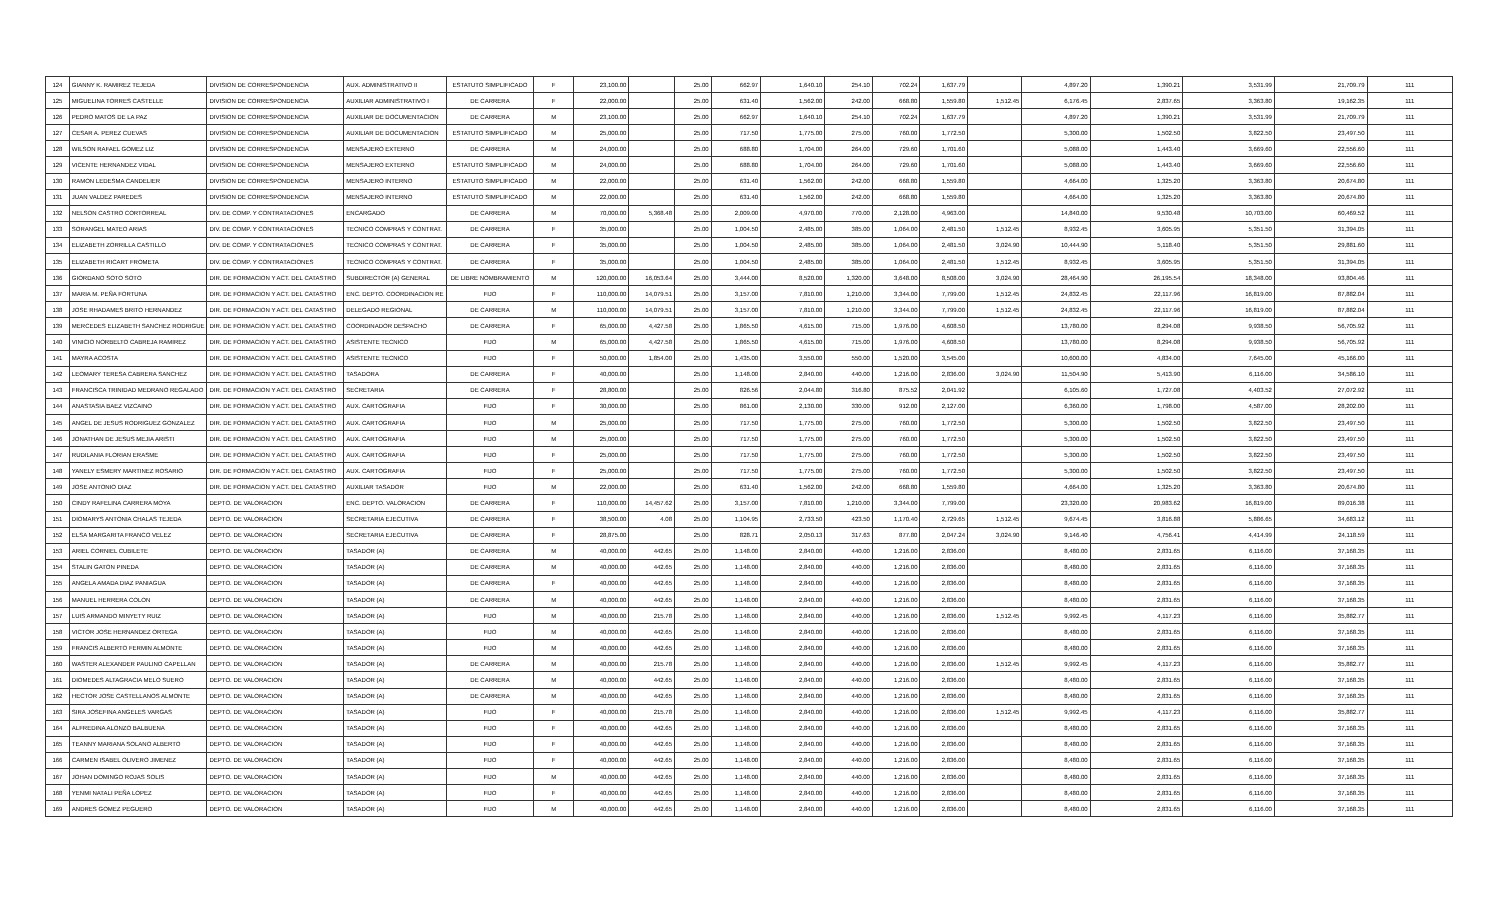| 124 | GIANNY K. RAMIREZ TEJEDA | DIVISION DE CORRESPONDENCIA | AUX. ADMINISTRATIVO II | ESTATUTO SIMPLIFICADO | F | 23,100.00 | | 25.00 | 662.97 | 1,640.10 | 254.10 | 702.24 | 1,637.79 | | 4,897.20 | 1,390.21 | 3,531.99 | 21,709.79 | 111 |
| 125 | MIGUELINA TORRES CASTELLE | DIVISION DE CORRESPONDENCIA | AUXILIAR ADMINISTRATIVO I | DE CARRERA | F | 22,000.00 | | 25.00 | 631.40 | 1,562.00 | 242.00 | 668.80 | 1,559.80 | 1,512.45 | 6,176.45 | 2,837.65 | 3,363.80 | 19,162.35 | 111 |
| 126 | PEDRO MATOS DE LA PAZ | DIVISION DE CORRESPONDENCIA | AUXILIAR DE DOCUMENTACION | DE CARRERA | M | 23,100.00 | | 25.00 | 662.97 | 1,640.10 | 254.10 | 702.24 | 1,637.79 | | 4,897.20 | 1,390.21 | 3,531.99 | 21,709.79 | 111 |
| 127 | CESAR A. PEREZ CUEVAS | DIVISION DE CORRESPONDENCIA | AUXILIAR DE DOCUMENTACION | ESTATUTO SIMPLIFICADO | M | 25,000.00 | | 25.00 | 717.50 | 1,775.00 | 275.00 | 760.00 | 1,772.50 | | 5,300.00 | 1,502.50 | 3,822.50 | 23,497.50 | 111 |
| 128 | WILSON RAFAEL GOMEZ LIZ | DIVISION DE CORRESPONDENCIA | MENSAJERO EXTERNO | DE CARRERA | M | 24,000.00 | | 25.00 | 688.80 | 1,704.00 | 264.00 | 729.60 | 1,701.60 | | 5,088.00 | 1,443.40 | 3,669.60 | 22,556.60 | 111 |
| 129 | VICENTE HERNANDEZ VIDAL | DIVISION DE CORRESPONDENCIA | MENSAJERO EXTERNO | ESTATUTO SIMPLIFICADO | M | 24,000.00 | | 25.00 | 688.80 | 1,704.00 | 264.00 | 729.60 | 1,701.60 | | 5,088.00 | 1,443.40 | 3,669.60 | 22,556.60 | 111 |
| 130 | RAMON LEDESMA CANDELIER | DIVISION DE CORRESPONDENCIA | MENSAJERO INTERNO | ESTATUTO SIMPLIFICADO | M | 22,000.00 | | 25.00 | 631.40 | 1,562.00 | 242.00 | 668.80 | 1,559.80 | | 4,664.00 | 1,325.20 | 3,363.80 | 20,674.80 | 111 |
| 131 | JUAN VALDEZ PAREDES | DIVISION DE CORRESPONDENCIA | MENSAJERO INTERNO | ESTATUTO SIMPLIFICADO | M | 22,000.00 | | 25.00 | 631.40 | 1,562.00 | 242.00 | 668.80 | 1,559.80 | | 4,664.00 | 1,325.20 | 3,363.80 | 20,674.80 | 111 |
| 132 | NELSON CASTRO CORTORREAL | DIV. DE COMP. Y CONTRATACIONES | ENCARGADO | DE CARRERA | M | 70,000.00 | 5,368.48 | 25.00 | 2,009.00 | 4,970.00 | 770.00 | 2,128.00 | 4,963.00 | | 14,840.00 | 9,530.48 | 10,703.00 | 60,469.52 | 111 |
| 133 | SORANGEL MATEO ARIAS | DIV. DE COMP. Y CONTRATACIONES | TECNICO COMPRAS Y CONTRAT. | DE CARRERA | F | 35,000.00 | | 25.00 | 1,004.50 | 2,485.00 | 385.00 | 1,064.00 | 2,481.50 | 1,512.45 | 8,932.45 | 3,605.95 | 5,351.50 | 31,394.05 | 111 |
| 134 | ELIZABETH ZORRILLA CASTILLO | DIV. DE COMP. Y CONTRATACIONES | TECNICO COMPRAS Y CONTRAT. | DE CARRERA | F | 35,000.00 | | 25.00 | 1,004.50 | 2,485.00 | 385.00 | 1,064.00 | 2,481.50 | 3,024.90 | 10,444.90 | 5,118.40 | 5,351.50 | 29,881.60 | 111 |
| 135 | ELIZABETH RICART FROMETA | DIV. DE COMP. Y CONTRATACIONES | TECNICO COMPRAS Y CONTRAT. | DE CARRERA | F | 35,000.00 | | 25.00 | 1,004.50 | 2,485.00 | 385.00 | 1,064.00 | 2,481.50 | 1,512.45 | 8,932.45 | 3,605.95 | 5,351.50 | 31,394.05 | 111 |
| 136 | GIORDANO SOTO SOTO | DIR. DE FORMACION Y ACT. DEL CATASTRO | SUBDIRECTOR (A) GENERAL | DE LIBRE NOMBRAMIENTO | M | 120,000.00 | 16,053.64 | 25.00 | 3,444.00 | 8,520.00 | 1,320.00 | 3,648.00 | 8,508.00 | 3,024.90 | 28,464.90 | 26,195.54 | 18,348.00 | 93,804.46 | 111 |
| 137 | MARIA M. PEÑA FORTUNA | DIR. DE FORMACION Y ACT. DEL CATASTRO | ENC. DEPTO. COORDINACION RE | FIJO | F | 110,000.00 | 14,079.51 | 25.00 | 3,157.00 | 7,810.00 | 1,210.00 | 3,344.00 | 7,799.00 | 1,512.45 | 24,832.45 | 22,117.96 | 16,819.00 | 87,882.04 | 111 |
| 138 | JOSE RHADAMES BRITO HERNANDEZ | DIR. DE FORMACION Y ACT. DEL CATASTRO | DELEGADO REGIONAL | DE CARRERA | M | 110,000.00 | 14,079.51 | 25.00 | 3,157.00 | 7,810.00 | 1,210.00 | 3,344.00 | 7,799.00 | 1,512.45 | 24,832.45 | 22,117.96 | 16,819.00 | 87,882.04 | 111 |
| 139 | MERCEDES ELIZABETH SANCHEZ RODRIGUE | DIR. DE FORMACION Y ACT. DEL CATASTRO | COORDINADOR DESPACHO | DE CARRERA | F | 65,000.00 | 4,427.58 | 25.00 | 1,865.50 | 4,615.00 | 715.00 | 1,976.00 | 4,608.50 | | 13,780.00 | 8,294.08 | 9,938.50 | 56,705.92 | 111 |
| 140 | VINICIO NORBELTO CABREJA RAMIREZ | DIR. DE FORMACION Y ACT. DEL CATASTRO | ASISTENTE TECNICO | FIJO | M | 65,000.00 | 4,427.58 | 25.00 | 1,865.50 | 4,615.00 | 715.00 | 1,976.00 | 4,608.50 | | 13,780.00 | 8,294.08 | 9,938.50 | 56,705.92 | 111 |
| 141 | MAYRA ACOSTA | DIR. DE FORMACION Y ACT. DEL CATASTRO | ASISTENTE TECNICO | FIJO | F | 50,000.00 | 1,854.00 | 25.00 | 1,435.00 | 3,550.00 | 550.00 | 1,520.00 | 3,545.00 | | 10,600.00 | 4,834.00 | 7,645.00 | 45,166.00 | 111 |
| 142 | LEOMARY TERESA CABRERA SANCHEZ | DIR. DE FORMACION Y ACT. DEL CATASTRO | TASADORA | DE CARRERA | F | 40,000.00 | | 25.00 | 1,148.00 | 2,840.00 | 440.00 | 1,216.00 | 2,836.00 | 3,024.90 | 11,504.90 | 5,413.90 | 6,116.00 | 34,586.10 | 111 |
| 143 | FRANCISCA TRINIDAD MEDRANO REGALADO | DIR. DE FORMACION Y ACT. DEL CATASTRO | SECRETARIA | DE CARRERA | F | 28,800.00 | | 25.00 | 826.56 | 2,044.80 | 316.80 | 875.52 | 2,041.92 | | 6,105.60 | 1,727.08 | 4,403.52 | 27,072.92 | 111 |
| 144 | ANASTASIA BAEZ VIZCAINO | DIR. DE FORMACION Y ACT. DEL CATASTRO | AUX. CARTOGRAFIA | FIJO | F | 30,000.00 | | 25.00 | 861.00 | 2,130.00 | 330.00 | 912.00 | 2,127.00 | | 6,360.00 | 1,798.00 | 4,587.00 | 28,202.00 | 111 |
| 145 | ANGEL DE JESUS RODRIGUEZ GONZALEZ | DIR. DE FORMACION Y ACT. DEL CATASTRO | AUX. CARTOGRAFIA | FIJO | M | 25,000.00 | | 25.00 | 717.50 | 1,775.00 | 275.00 | 760.00 | 1,772.50 | | 5,300.00 | 1,502.50 | 3,822.50 | 23,497.50 | 111 |
| 146 | JONATHAN DE JESUS MEJIA ARISTI | DIR. DE FORMACION Y ACT. DEL CATASTRO | AUX. CARTOGRAFIA | FIJO | M | 25,000.00 | | 25.00 | 717.50 | 1,775.00 | 275.00 | 760.00 | 1,772.50 | | 5,300.00 | 1,502.50 | 3,822.50 | 23,497.50 | 111 |
| 147 | RUDILANIA FLORIAN ERASME | DIR. DE FORMACION Y ACT. DEL CATASTRO | AUX. CARTOGRAFIA | FIJO | F | 25,000.00 | | 25.00 | 717.50 | 1,775.00 | 275.00 | 760.00 | 1,772.50 | | 5,300.00 | 1,502.50 | 3,822.50 | 23,497.50 | 111 |
| 148 | YANELY ESMERY MARTINEZ ROSARIO | DIR. DE FORMACION Y ACT. DEL CATASTRO | AUX. CARTOGRAFIA | FIJO | F | 25,000.00 | | 25.00 | 717.50 | 1,775.00 | 275.00 | 760.00 | 1,772.50 | | 5,300.00 | 1,502.50 | 3,822.50 | 23,497.50 | 111 |
| 149 | JOSE ANTONIO DIAZ | DIR. DE FORMACION Y ACT. DEL CATASTRO | AUXILIAR TASADOR | FIJO | M | 22,000.00 | | 25.00 | 631.40 | 1,562.00 | 242.00 | 668.80 | 1,559.80 | | 4,664.00 | 1,325.20 | 3,363.80 | 20,674.80 | 111 |
| 150 | CINDY RAFELINA CARRERA MOYA | DEPTO. DE VALORACION | ENC. DEPTO. VALORACION | DE CARRERA | F | 110,000.00 | 14,457.62 | 25.00 | 3,157.00 | 7,810.00 | 1,210.00 | 3,344.00 | 7,799.00 | | 23,320.00 | 20,983.62 | 16,819.00 | 89,016.38 | 111 |
| 151 | DIOMARYS ANTONIA CHALAS TEJEDA | DEPTO. DE VALORACION | SECRETARIA EJECUTIVA | DE CARRERA | F | 38,500.00 | 4.08 | 25.00 | 1,104.95 | 2,733.50 | 423.50 | 1,170.40 | 2,729.65 | 1,512.45 | 9,674.45 | 3,816.88 | 5,886.65 | 34,683.12 | 111 |
| 152 | ELSA MARGARITA FRANCO VELEZ | DEPTO. DE VALORACION | SECRETARIA EJECUTIVA | DE CARRERA | F | 28,875.00 | | 25.00 | 828.71 | 2,050.13 | 317.63 | 877.80 | 2,047.24 | 3,024.90 | 9,146.40 | 4,756.41 | 4,414.99 | 24,118.59 | 111 |
| 153 | ARIEL CORNIEL CUBILETE | DEPTO. DE VALORACION | TASADOR (A) | DE CARRERA | M | 40,000.00 | 442.65 | 25.00 | 1,148.00 | 2,840.00 | 440.00 | 1,216.00 | 2,836.00 | | 8,480.00 | 2,831.65 | 6,116.00 | 37,168.35 | 111 |
| 154 | STALIN GATON PINEDA | DEPTO. DE VALORACION | TASADOR (A) | DE CARRERA | M | 40,000.00 | 442.65 | 25.00 | 1,148.00 | 2,840.00 | 440.00 | 1,216.00 | 2,836.00 | | 8,480.00 | 2,831.65 | 6,116.00 | 37,168.35 | 111 |
| 155 | ANGELA AMADA DIAZ PANIAGUA | DEPTO. DE VALORACION | TASADOR (A) | DE CARRERA | F | 40,000.00 | 442.65 | 25.00 | 1,148.00 | 2,840.00 | 440.00 | 1,216.00 | 2,836.00 | | 8,480.00 | 2,831.65 | 6,116.00 | 37,168.35 | 111 |
| 156 | MANUEL HERRERA COLON | DEPTO. DE VALORACION | TASADOR (A) | DE CARRERA | M | 40,000.00 | 442.65 | 25.00 | 1,148.00 | 2,840.00 | 440.00 | 1,216.00 | 2,836.00 | | 8,480.00 | 2,831.65 | 6,116.00 | 37,168.35 | 111 |
| 157 | LUIS ARMANDO MINYETY RUIZ | DEPTO. DE VALORACION | TASADOR (A) | FIJO | M | 40,000.00 | 215.78 | 25.00 | 1,148.00 | 2,840.00 | 440.00 | 1,216.00 | 2,836.00 | 1,512.45 | 9,992.45 | 4,117.23 | 6,116.00 | 35,882.77 | 111 |
| 158 | VICTOR JOSE HERNANDEZ ORTEGA | DEPTO. DE VALORACION | TASADOR (A) | FIJO | M | 40,000.00 | 442.65 | 25.00 | 1,148.00 | 2,840.00 | 440.00 | 1,216.00 | 2,836.00 | | 8,480.00 | 2,831.65 | 6,116.00 | 37,168.35 | 111 |
| 159 | FRANCIS ALBERTO FERMIN ALMONTE | DEPTO. DE VALORACION | TASADOR (A) | FIJO | M | 40,000.00 | 442.65 | 25.00 | 1,148.00 | 2,840.00 | 440.00 | 1,216.00 | 2,836.00 | | 8,480.00 | 2,831.65 | 6,116.00 | 37,168.35 | 111 |
| 160 | WASTER ALEXANDER PAULINO CAPELLAN | DEPTO. DE VALORACION | TASADOR (A) | DE CARRERA | M | 40,000.00 | 215.78 | 25.00 | 1,148.00 | 2,840.00 | 440.00 | 1,216.00 | 2,836.00 | 1,512.45 | 9,992.45 | 4,117.23 | 6,116.00 | 35,882.77 | 111 |
| 161 | DIOMEDES ALTAGRACIA MELO SUERO | DEPTO. DE VALORACION | TASADOR (A) | DE CARRERA | M | 40,000.00 | 442.65 | 25.00 | 1,148.00 | 2,840.00 | 440.00 | 1,216.00 | 2,836.00 | | 8,480.00 | 2,831.65 | 6,116.00 | 37,168.35 | 111 |
| 162 | HECTOR JOSE CASTELLANOS ALMONTE | DEPTO. DE VALORACION | TASADOR (A) | DE CARRERA | M | 40,000.00 | 442.65 | 25.00 | 1,148.00 | 2,840.00 | 440.00 | 1,216.00 | 2,836.00 | | 8,480.00 | 2,831.65 | 6,116.00 | 37,168.35 | 111 |
| 163 | SIRA JOSEFINA ANGELES VARGAS | DEPTO. DE VALORACION | TASADOR (A) | FIJO | F | 40,000.00 | 215.78 | 25.00 | 1,148.00 | 2,840.00 | 440.00 | 1,216.00 | 2,836.00 | 1,512.45 | 9,992.45 | 4,117.23 | 6,116.00 | 35,882.77 | 111 |
| 164 | ALFREDINA ALONZO BALBUENA | DEPTO. DE VALORACION | TASADOR (A) | FIJO | F | 40,000.00 | 442.65 | 25.00 | 1,148.00 | 2,840.00 | 440.00 | 1,216.00 | 2,836.00 | | 8,480.00 | 2,831.65 | 6,116.00 | 37,168.35 | 111 |
| 165 | TEANNY MARIANA SOLANO ALBERTO | DEPTO. DE VALORACION | TASADOR (A) | FIJO | F | 40,000.00 | 442.65 | 25.00 | 1,148.00 | 2,840.00 | 440.00 | 1,216.00 | 2,836.00 | | 8,480.00 | 2,831.65 | 6,116.00 | 37,168.35 | 111 |
| 166 | CARMEN ISABEL OLIVERO JIMENEZ | DEPTO. DE VALORACION | TASADOR (A) | FIJO | F | 40,000.00 | 442.65 | 25.00 | 1,148.00 | 2,840.00 | 440.00 | 1,216.00 | 2,836.00 | | 8,480.00 | 2,831.65 | 6,116.00 | 37,168.35 | 111 |
| 167 | JOHAN DOMINGO ROJAS SOLIS | DEPTO. DE VALORACION | TASADOR (A) | FIJO | M | 40,000.00 | 442.65 | 25.00 | 1,148.00 | 2,840.00 | 440.00 | 1,216.00 | 2,836.00 | | 8,480.00 | 2,831.65 | 6,116.00 | 37,168.35 | 111 |
| 168 | YENMI NATALI PEÑA LOPEZ | DEPTO. DE VALORACION | TASADOR (A) | FIJO | F | 40,000.00 | 442.65 | 25.00 | 1,148.00 | 2,840.00 | 440.00 | 1,216.00 | 2,836.00 | | 8,480.00 | 2,831.65 | 6,116.00 | 37,168.35 | 111 |
| 169 | ANDRES GOMEZ PEGUERO | DEPTO. DE VALORACION | TASADOR (A) | FIJO | M | 40,000.00 | 442.65 | 25.00 | 1,148.00 | 2,840.00 | 440.00 | 1,216.00 | 2,836.00 | | 8,480.00 | 2,831.65 | 6,116.00 | 37,168.35 | 111 |